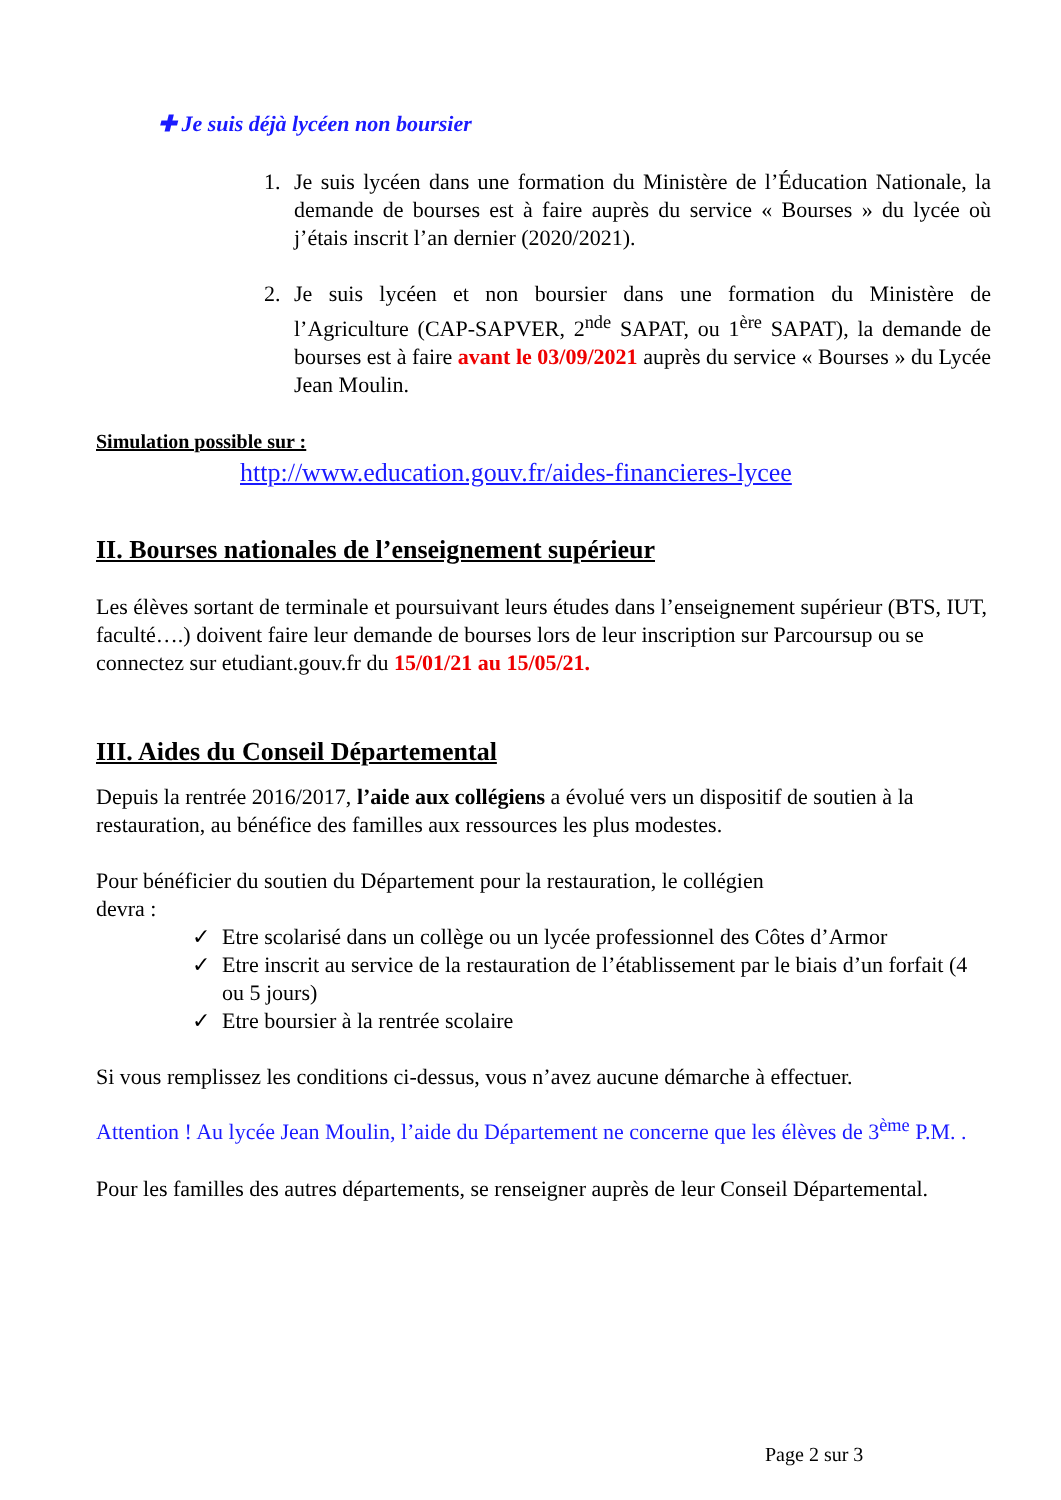✚ Je suis déjà lycéen non boursier
1. Je suis lycéen dans une formation du Ministère de l’Éducation Nationale, la demande de bourses est à faire auprès du service « Bourses » du lycée où j’étais inscrit l’an dernier (2020/2021).
2. Je suis lycéen et non boursier dans une formation du Ministère de l’Agriculture (CAP-SAPVER, 2<sup>nde</sup> SAPAT, ou 1<sup>ère</sup> SAPAT), la demande de bourses est à faire avant le 03/09/2021 auprès du service « Bourses » du Lycée Jean Moulin.
Simulation possible sur :
http://www.education.gouv.fr/aides-financieres-lycee
II. Bourses nationales de l’enseignement supérieur
Les élèves sortant de terminale et poursuivant leurs études dans l’enseignement supérieur (BTS, IUT, faculté….) doivent faire leur demande de bourses lors de leur inscription sur Parcoursup ou se connectez sur etudiant.gouv.fr du 15/01/21 au 15/05/21.
III. Aides du Conseil Départemental
Depuis la rentrée 2016/2017, l’aide aux collégiens a évolué vers un dispositif de soutien à la restauration, au bénéfice des familles aux ressources les plus modestes.
Pour bénéficier du soutien du Département pour la restauration, le collégien
devra :
✓ Etre scolarisé dans un collège ou un lycée professionnel des Côtes d’Armor
✓ Etre inscrit au service de la restauration de l’établissement par le biais d’un forfait (4 ou 5 jours)
✓ Etre boursier à la rentrée scolaire
Si vous remplissez les conditions ci-dessus, vous n’avez aucune démarche à effectuer.
Attention ! Au lycée Jean Moulin, l’aide du Département ne concerne que les élèves de 3<sup>ème</sup> P.M. .
Pour les familles des autres départements, se renseigner auprès de leur Conseil Départemental.
Page 2 sur 3